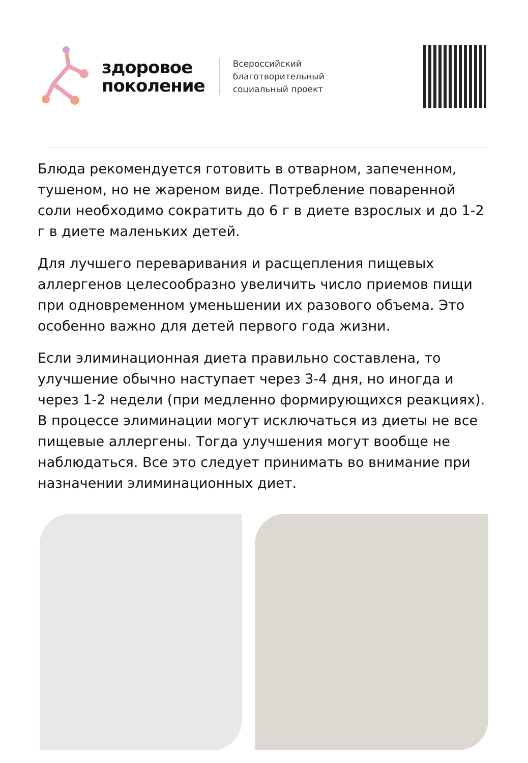здоровое
поколение
Всероссийский
благотворительный
социальный проект
Блюда рекомендуется готовить в отварном, запеченном, тушеном, но не жареном виде. Потребление поваренной соли необходимо сократить до 6 г в диете взрослых и до 1-2 г в диете маленьких детей.
Для лучшего переваривания и расщепления пищевых аллергенов целесообразно увеличить число приемов пищи при одновременном уменьшении их разового объема. Это особенно важно для детей первого года жизни.
Если элиминационная диета правильно составлена, то улучшение обычно наступает через 3-4 дня, но иногда и через 1-2 недели (при медленно формирующихся реакциях). В процессе элиминации могут исключаться из диеты не все пищевые аллергены. Тогда улучшения могут вообще не наблюдаться. Все это следует принимать во внимание при назначении элиминационных диет.